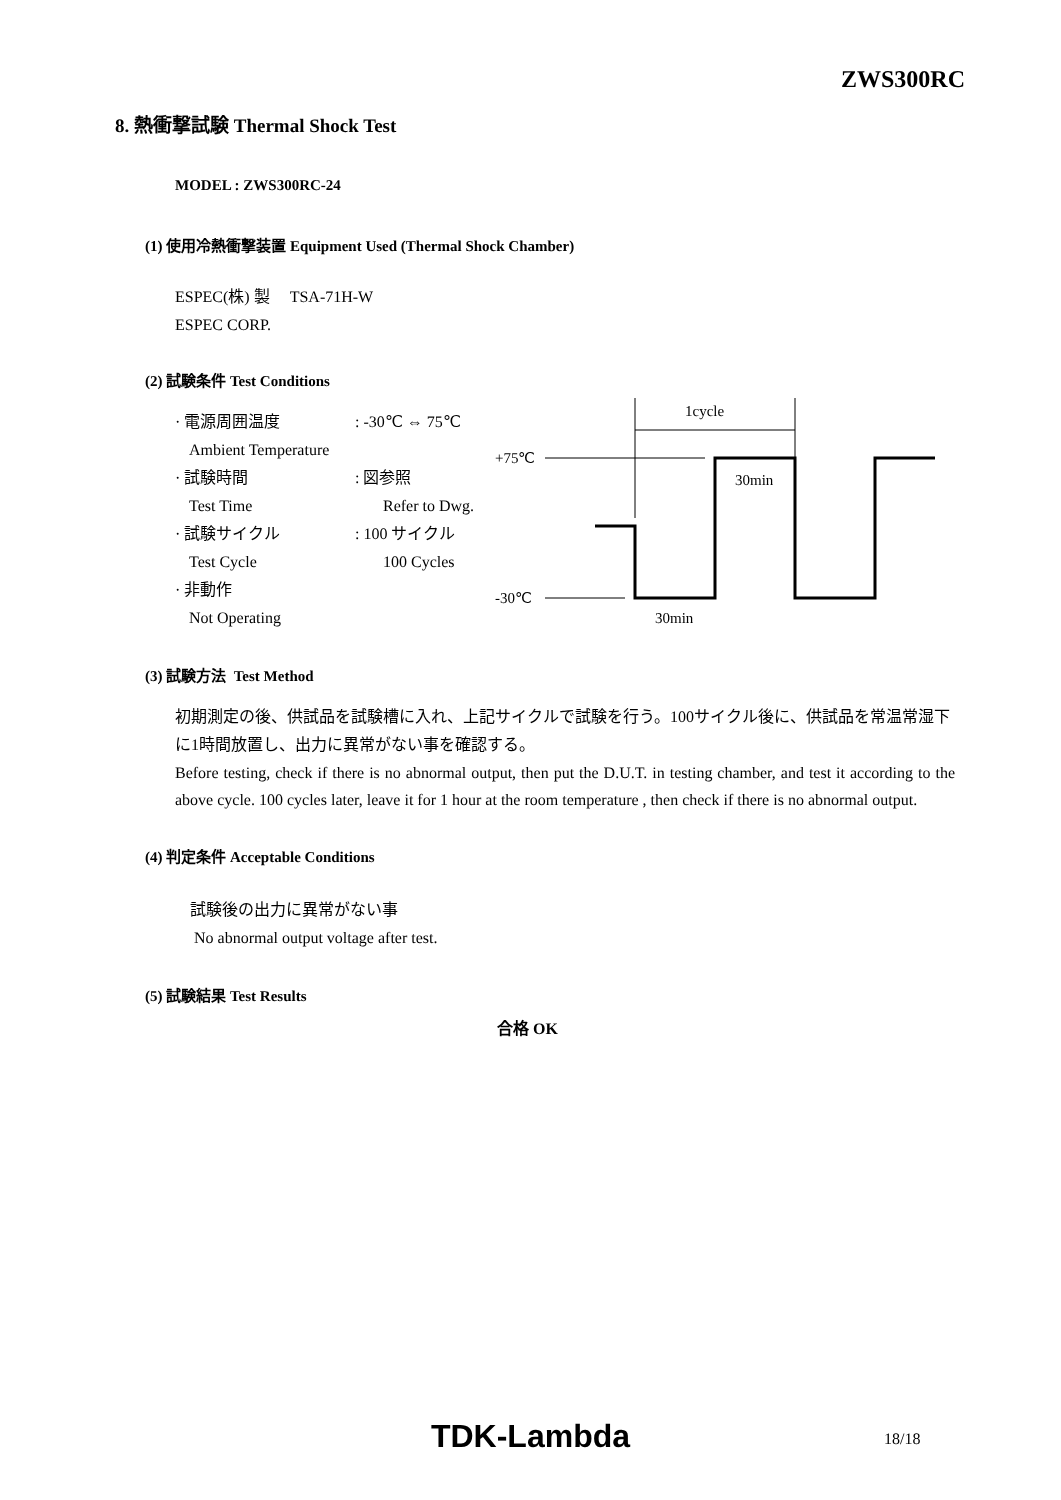ZWS300RC
8. 熱衝撃試験 Thermal Shock Test
MODEL : ZWS300RC-24
(1) 使用冷熱衝撃装置 Equipment Used (Thermal Shock Chamber)
ESPEC(株) 製 TSA-71H-W
ESPEC CORP.
(2) 試験条件 Test Conditions
· 電源周囲温度 : -30℃ ⇔ 75℃
Ambient Temperature
· 試験時間 : 図参照
Test Time Refer to Dwg.
· 試験サイクル : 100 サイクル
Test Cycle 100 Cycles
· 非動作
Not Operating
1cycle
+75℃
30min
-30℃
30min
(3) 試験方法 Test Method
初期測定の後、供試品を試験槽に入れ、上記サイクルで試験を行う。100サイクル後に、供試品を常温常湿下に1時間放置し、出力に異常がない事を確認する。
Before testing, check if there is no abnormal output, then put the D.U.T. in testing chamber, and test it according to the above cycle. 100 cycles later, leave it for 1 hour at the room temperature , then check if there is no abnormal output.
(4) 判定条件 Acceptable Conditions
試験後の出力に異常がない事
No abnormal output voltage after test.
(5) 試験結果 Test Results
合格 OK
TDK-Lambda 18/18